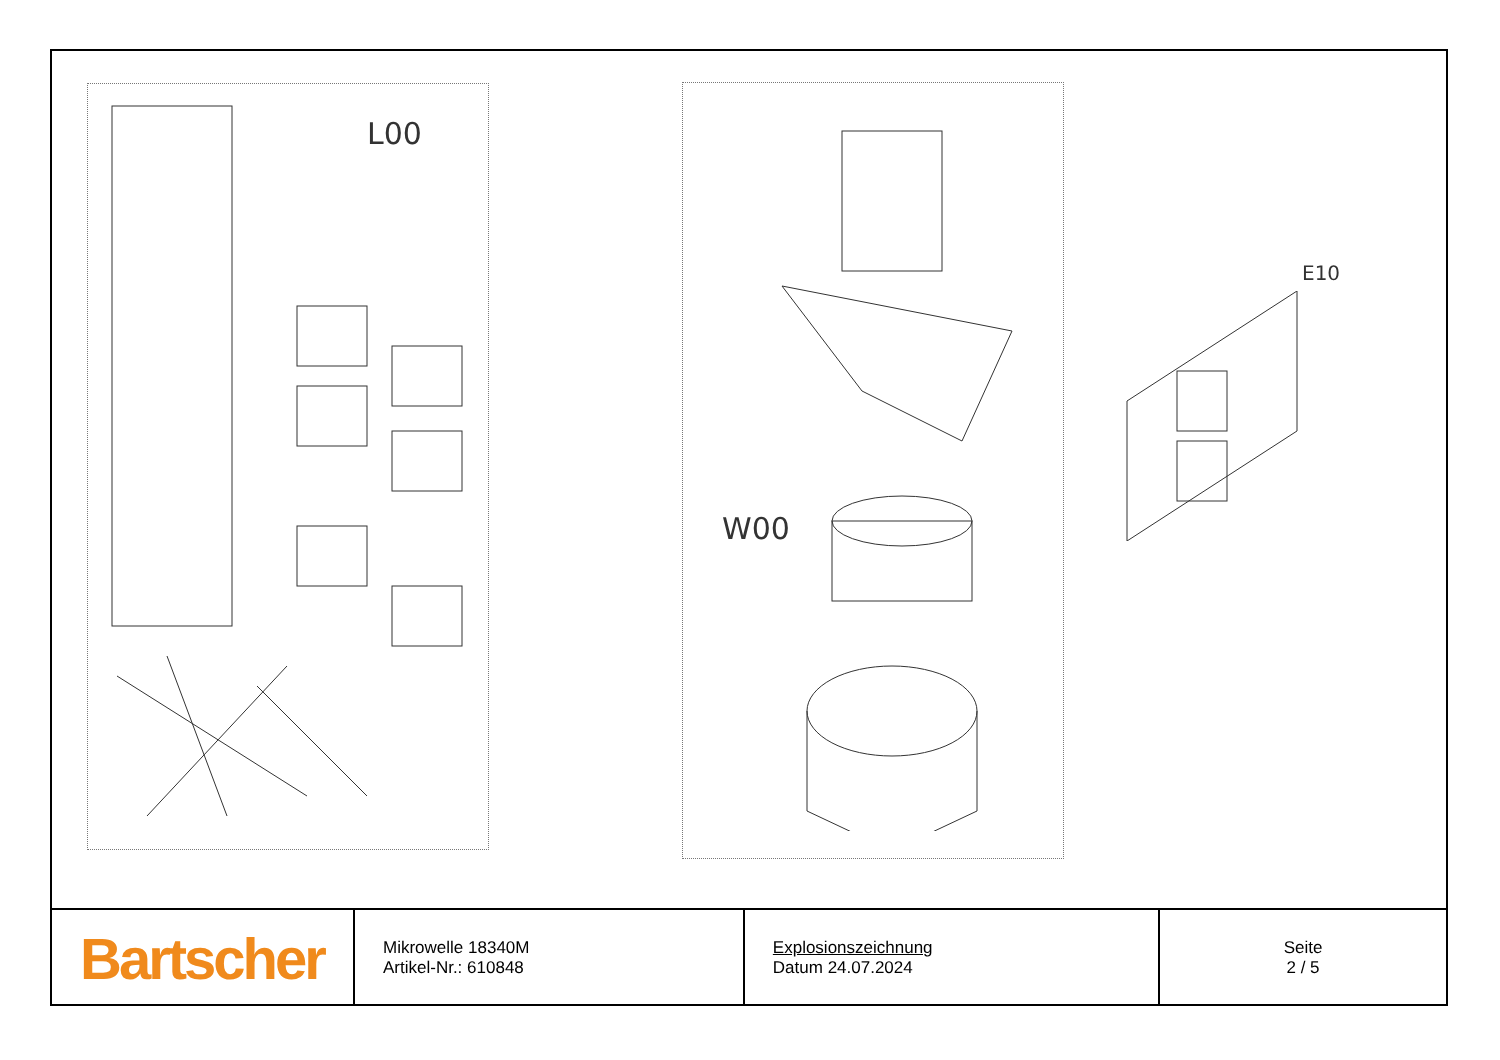L00
W00
E10
| Bartscher | Mikrowelle 18340M Artikel-Nr.: 610848 | Explosionszeichnung Datum 24.07.2024 | Seite 2 / 5 |